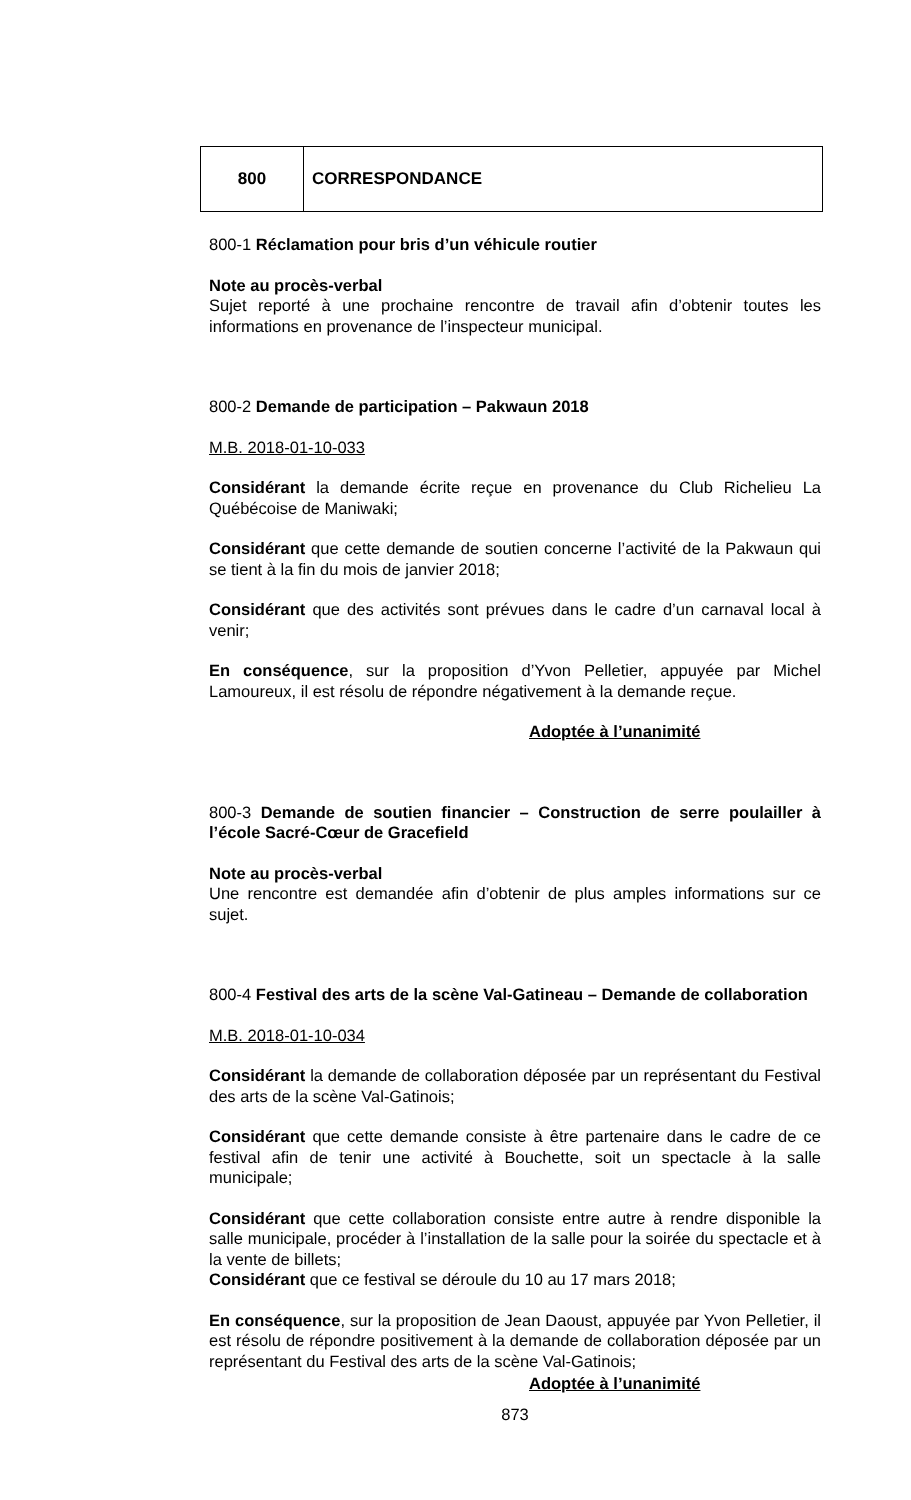| 800 | CORRESPONDANCE |
800-1 Réclamation pour bris d’un véhicule routier
Note au procès-verbal
Sujet reporté à une prochaine rencontre de travail afin d’obtenir toutes les informations en provenance de l’inspecteur municipal.
800-2 Demande de participation – Pakwaun 2018
M.B. 2018-01-10-033
Considérant la demande écrite reçue en provenance du Club Richelieu La Québécoise de Maniwaki;
Considérant que cette demande de soutien concerne l’activité de la Pakwaun qui se tient à la fin du mois de janvier 2018;
Considérant que des activités sont prévues dans le cadre d’un carnaval local à venir;
En conséquence, sur la proposition d’Yvon Pelletier, appuyée par Michel Lamoureux, il est résolu de répondre négativement à la demande reçue.
Adoptée à l’unanimité
800-3 Demande de soutien financier – Construction de serre poulailler à l’école Sacré-Cœur de Gracefield
Note au procès-verbal
Une rencontre est demandée afin d’obtenir de plus amples informations sur ce sujet.
800-4 Festival des arts de la scène Val-Gatineau – Demande de collaboration
M.B. 2018-01-10-034
Considérant la demande de collaboration déposée par un représentant du Festival des arts de la scène Val-Gatinois;
Considérant que cette demande consiste à être partenaire dans le cadre de ce festival afin de tenir une activité à Bouchette, soit un spectacle à la salle municipale;
Considérant que cette collaboration consiste entre autre à rendre disponible la salle municipale, procéder à l’installation de la salle pour la soirée du spectacle et à la vente de billets;
Considérant que ce festival se déroule du 10 au 17 mars 2018;
En conséquence, sur la proposition de Jean Daoust, appuyée par Yvon Pelletier, il est résolu de répondre positivement à la demande de collaboration déposée par un représentant du Festival des arts de la scène Val-Gatinois;
Adoptée à l’unanimité
873